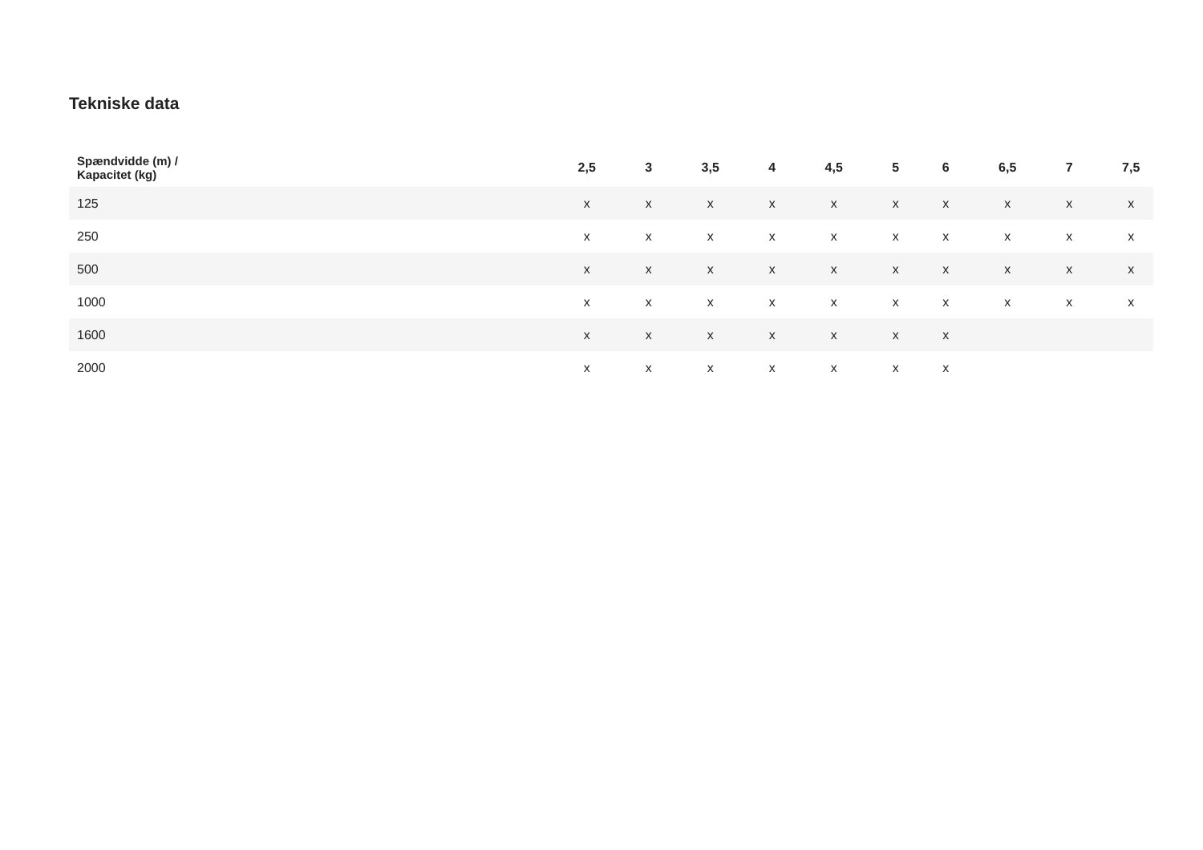Tekniske data
| Spændvidde (m) / Kapacitet (kg) | 2,5 | 3 | 3,5 | 4 | 4,5 | 5 | 6 | 6,5 | 7 | 7,5 |
| --- | --- | --- | --- | --- | --- | --- | --- | --- | --- | --- |
| 125 | x | x | x | x | x | x | x | x | x | x |
| 250 | x | x | x | x | x | x | x | x | x | x |
| 500 | x | x | x | x | x | x | x | x | x | x |
| 1000 | x | x | x | x | x | x | x | x | x | x |
| 1600 | x | x | x | x | x | x | x | | | |
| 2000 | x | x | x | x | x | x | x | | | |